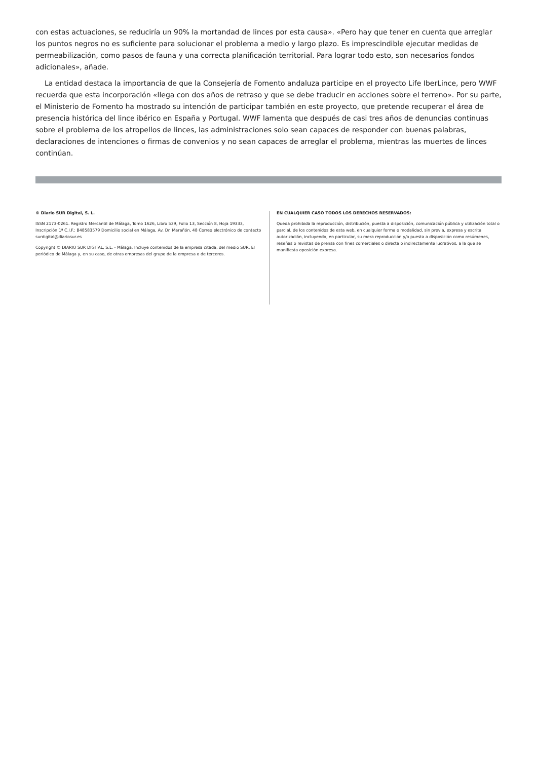con estas actuaciones, se reduciría un 90% la mortandad de linces por esta causa». «Pero hay que tener en cuenta que arreglar los puntos negros no es suficiente para solucionar el problema a medio y largo plazo. Es imprescindible ejecutar medidas de permeabilización, como pasos de fauna y una correcta planificación territorial. Para lograr todo esto, son necesarios fondos adicionales», añade.
La entidad destaca la importancia de que la Consejería de Fomento andaluza participe en el proyecto Life IberLince, pero WWF recuerda que esta incorporación «llega con dos años de retraso y que se debe traducir en acciones sobre el terreno». Por su parte, el Ministerio de Fomento ha mostrado su intención de participar también en este proyecto, que pretende recuperar el área de presencia histórica del lince ibérico en España y Portugal. WWF lamenta que después de casi tres años de denuncias continuas sobre el problema de los atropellos de linces, las administraciones solo sean capaces de responder con buenas palabras, declaraciones de intenciones o firmas de convenios y no sean capaces de arreglar el problema, mientras las muertes de linces continúan.
© Diario SUR Digital, S. L.
ISSN 2173-0261. Registro Mercantil de Málaga, Tomo 1626, Libro 539, Folio 13, Sección 8, Hoja 19333, Inscripción 1ª C.I.F.: B48583579 Domicilio social en Málaga, Av. Dr. Marañón, 48 Correo electrónico de contacto surdigital@diariosur.es
Copyright © DIARIO SUR DIGITAL, S.L. - Málaga. Incluye contenidos de la empresa citada, del medio SUR, El periódico de Málaga y, en su caso, de otras empresas del grupo de la empresa o de terceros.
EN CUALQUIER CASO TODOS LOS DERECHOS RESERVADOS:
Queda prohibida la reproducción, distribución, puesta a disposición, comunicación pública y utilización total o parcial, de los contenidos de esta web, en cualquier forma o modalidad, sin previa, expresa y escrita autorización, incluyendo, en particular, su mera reproducción y/o puesta a disposición como resúmenes, reseñas o revistas de prensa con fines comerciales o directa o indirectamente lucrativos, a la que se manifiesta oposición expresa.